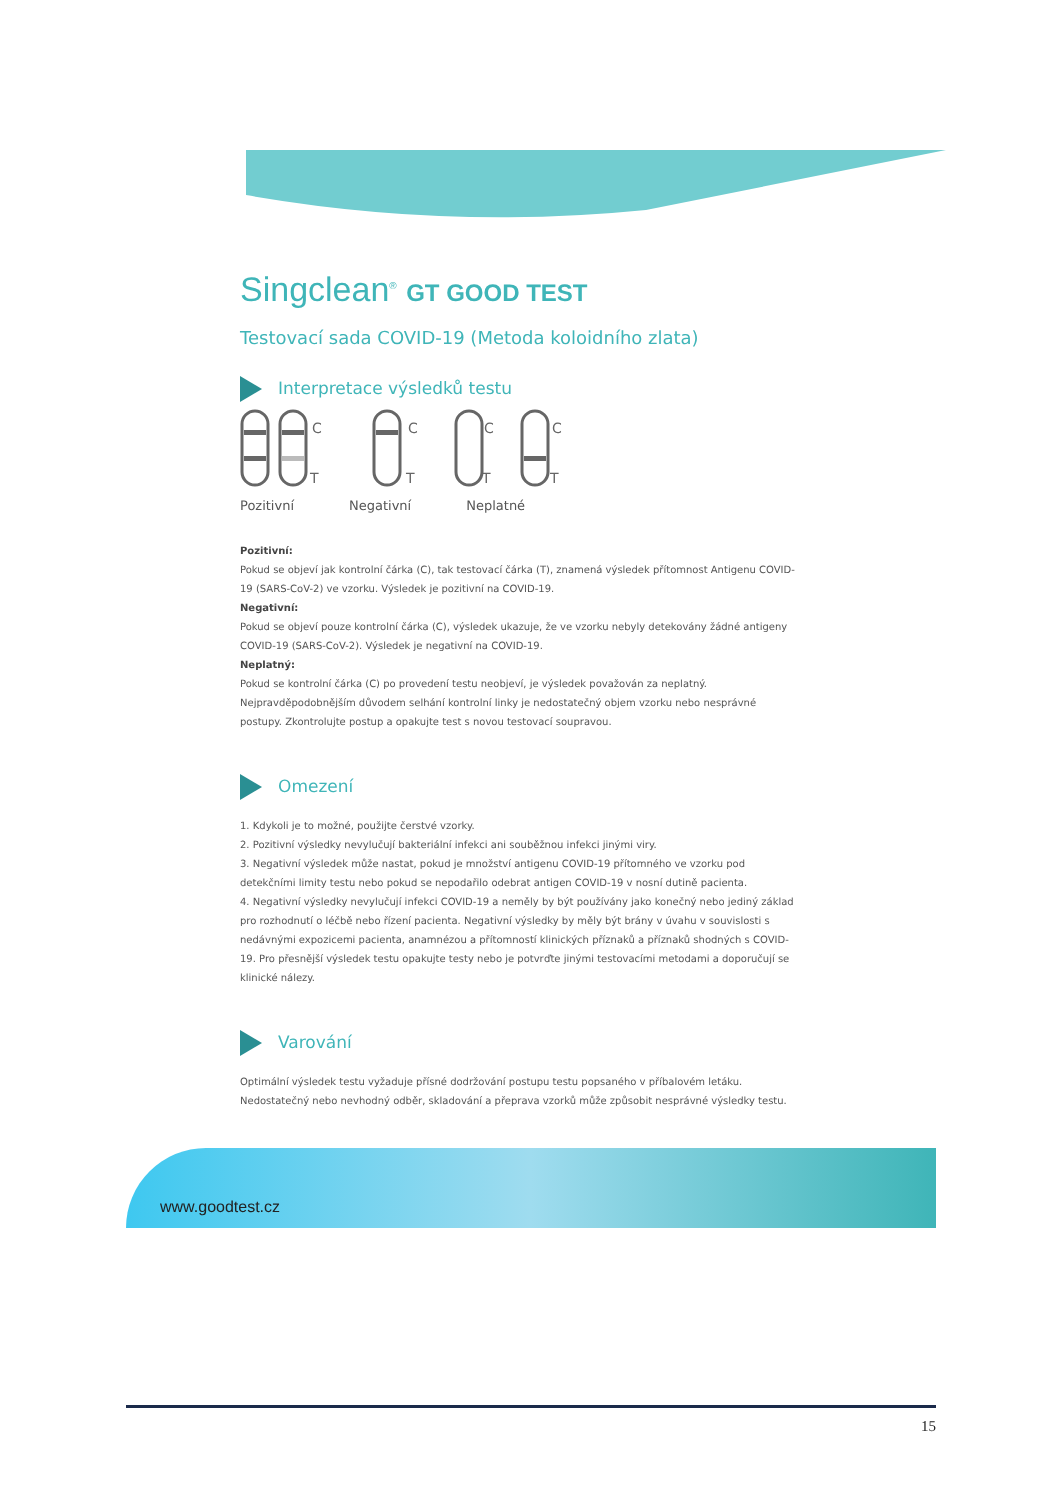Singclean<sup>®</sup> GT GOOD TEST
Testovací sada COVID-19 (Metoda koloidního zlata)
Interpretace výsledků testu
C
T
C
T
C
T
C
T
Pozitivní Negativní Neplatné
Pozitivní:
Pokud se objeví jak kontrolní čárka (C), tak testovací čárka (T), znamená výsledek přítomnost Antigenu COVID-19 (SARS-CoV-2) ve vzorku. Výsledek je pozitivní na COVID-19.
Negativní:
Pokud se objeví pouze kontrolní čárka (C), výsledek ukazuje, že ve vzorku nebyly detekovány žádné antigeny COVID-19 (SARS-CoV-2). Výsledek je negativní na COVID-19.
Neplatný:
Pokud se kontrolní čárka (C) po provedení testu neobjeví, je výsledek považován za neplatný. Nejpravděpodobnějším důvodem selhání kontrolní linky je nedostatečný objem vzorku nebo nesprávné postupy. Zkontrolujte postup a opakujte test s novou testovací soupravou.
Omezení
1. Kdykoli je to možné, použijte čerstvé vzorky.
2. Pozitivní výsledky nevylučují bakteriální infekci ani souběžnou infekci jinými viry.
3. Negativní výsledek může nastat, pokud je množství antigenu COVID-19 přítomného ve vzorku pod detekčními limity testu nebo pokud se nepodařilo odebrat antigen COVID-19 v nosní dutině pacienta.
4. Negativní výsledky nevylučují infekci COVID-19 a neměly by být používány jako konečný nebo jediný základ pro rozhodnutí o léčbě nebo řízení pacienta. Negativní výsledky by měly být brány v úvahu v souvislosti s nedávnými expozicemi pacienta, anamnézou a přítomností klinických příznaků a příznaků shodných s COVID-19. Pro přesnější výsledek testu opakujte testy nebo je potvrďte jinými testovacími metodami a doporučují se klinické nálezy.
Varování
Optimální výsledek testu vyžaduje přísné dodržování postupu testu popsaného v příbalovém letáku. Nedostatečný nebo nevhodný odběr, skladování a přeprava vzorků může způsobit nesprávné výsledky testu.
www.goodtest.cz
15